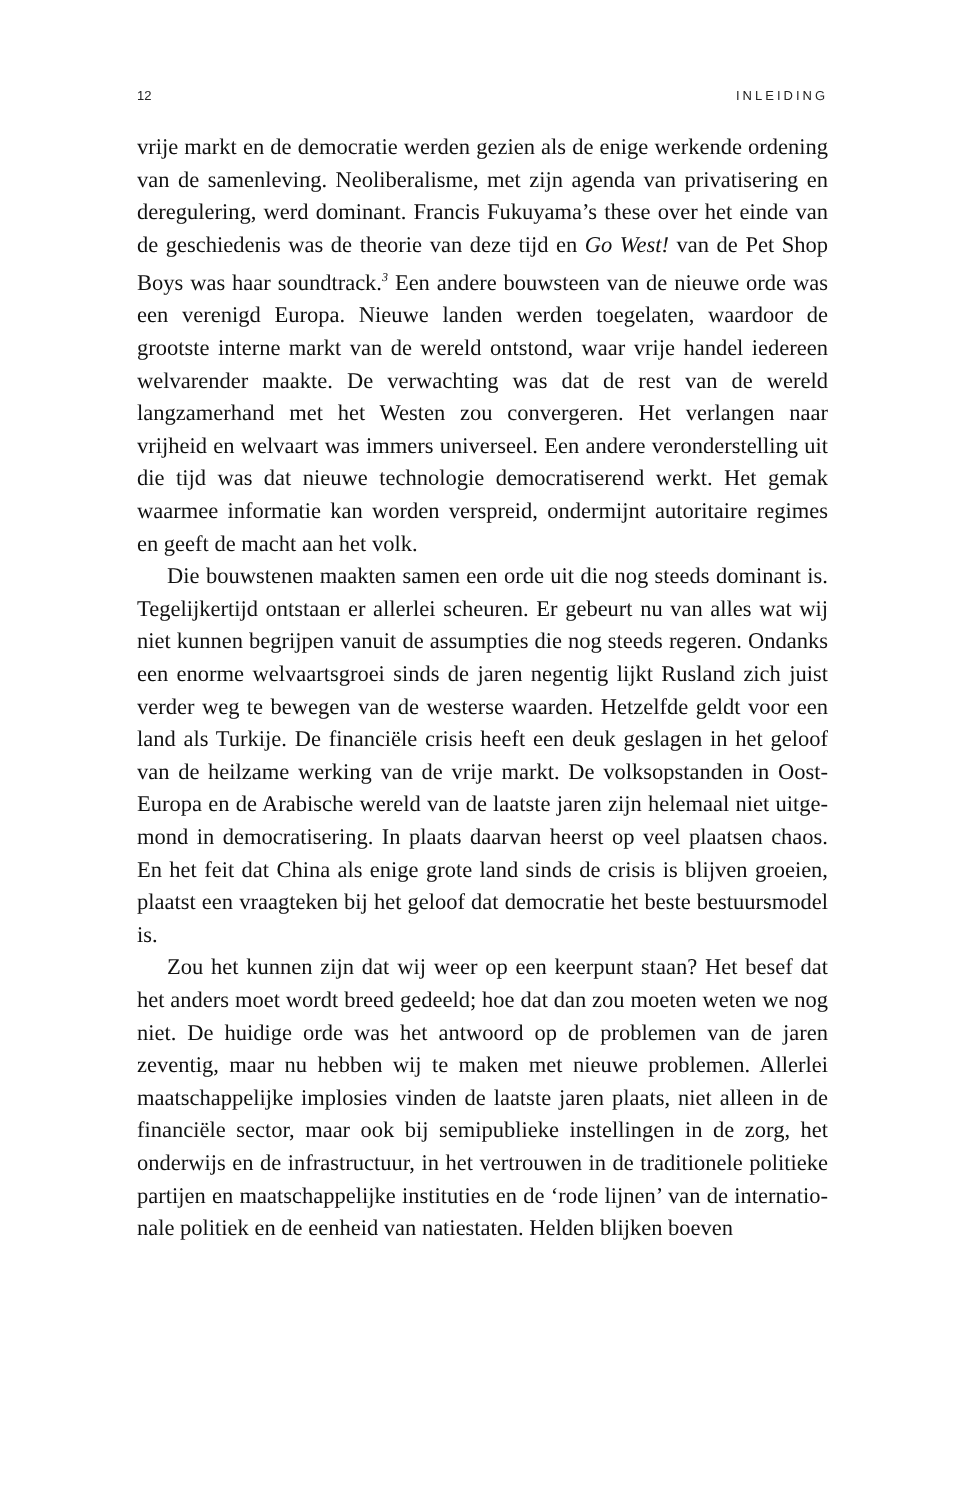12 INLEIDING
vrije markt en de democratie werden gezien als de enige werkende ordening van de samenleving. Neoliberalisme, met zijn agenda van privatisering en deregulering, werd dominant. Francis Fukuyama’s these over het einde van de geschiedenis was de theorie van deze tijd en Go West! van de Pet Shop Boys was haar soundtrack.<sup>3</sup> Een andere bouwsteen van de nieuwe orde was een verenigd Europa. Nieuwe landen werden toegelaten, waardoor de grootste interne markt van de wereld ontstond, waar vrije handel iedereen welvarender maakte. De verwachting was dat de rest van de wereld langzamerhand met het Westen zou convergeren. Het verlangen naar vrijheid en wel­vaart was immers universeel. Een andere veronderstelling uit die tijd was dat nieuwe technologie democratiserend werkt. Het gemak waarmee informatie kan worden verspreid, ondermijnt autoritaire regimes en geeft de macht aan het volk.
Die bouwstenen maakten samen een orde uit die nog steeds do­minant is. Tegelijkertijd ontstaan er allerlei scheuren. Er gebeurt nu van alles wat wij niet kunnen begrijpen vanuit de assumpties die nog steeds regeren. Ondanks een enorme welvaartsgroei sinds de jaren negentig lijkt Rusland zich juist verder weg te bewegen van de westerse waarden. Hetzelfde geldt voor een land als Turkije. De financiële crisis heeft een deuk geslagen in het geloof van de heilza­me werking van de vrije markt. De volksopstanden in Oost-Europa en de Arabische wereld van de laatste jaren zijn helemaal niet uitge­mond in democratisering. In plaats daarvan heerst op veel plaatsen chaos. En het feit dat China als enige grote land sinds de crisis is blijven groeien, plaatst een vraagteken bij het geloof dat democratie het beste bestuursmodel is.
Zou het kunnen zijn dat wij weer op een keerpunt staan? Het besef dat het anders moet wordt breed gedeeld; hoe dat dan zou moeten weten we nog niet. De huidige orde was het antwoord op de problemen van de jaren zeventig, maar nu hebben wij te maken met nieuwe problemen. Allerlei maatschappelijke implosies vinden de laatste jaren plaats, niet alleen in de financiële sector, maar ook bij semipublieke instellingen in de zorg, het onderwijs en de infra­structuur, in het vertrouwen in de traditionele politieke partijen en maatschappelijke instituties en de ‘rode lijnen’ van de internatio­nale politiek en de eenheid van natiestaten. Helden blijken boeven